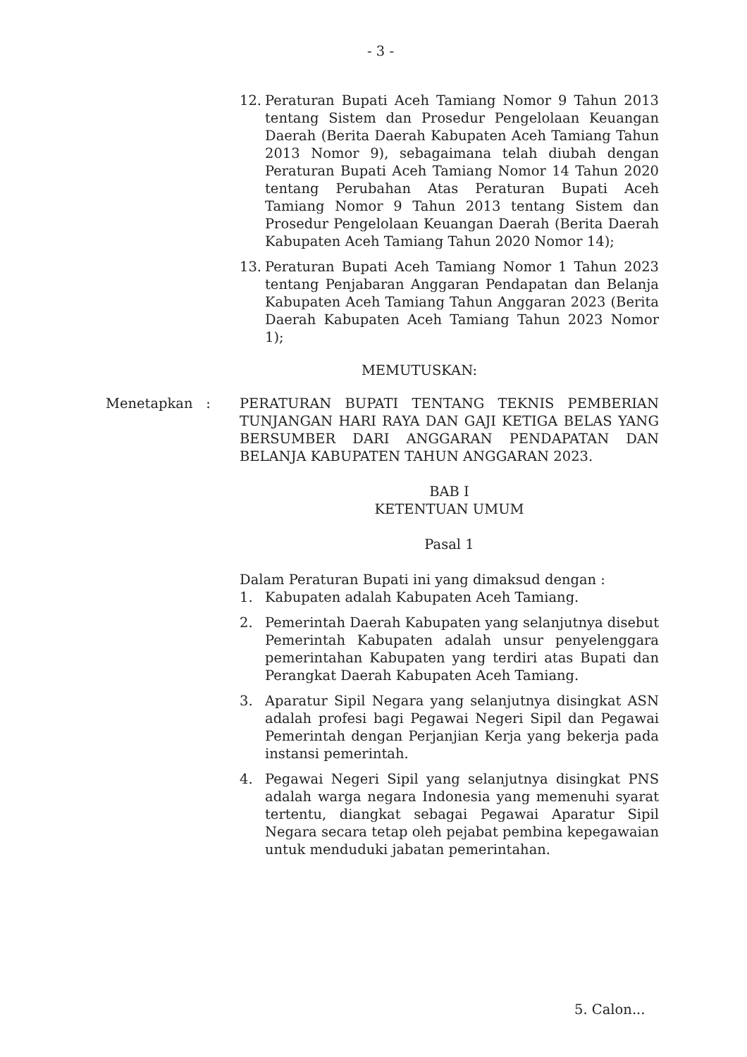- 3 -
12. Peraturan Bupati Aceh Tamiang Nomor 9 Tahun 2013 tentang Sistem dan Prosedur Pengelolaan Keuangan Daerah (Berita Daerah Kabupaten Aceh Tamiang Tahun 2013 Nomor 9), sebagaimana telah diubah dengan Peraturan Bupati Aceh Tamiang Nomor 14 Tahun 2020 tentang Perubahan Atas Peraturan Bupati Aceh Tamiang Nomor 9 Tahun 2013 tentang Sistem dan Prosedur Pengelolaan Keuangan Daerah (Berita Daerah Kabupaten Aceh Tamiang Tahun 2020 Nomor 14);
13. Peraturan Bupati Aceh Tamiang Nomor 1 Tahun 2023 tentang Penjabaran Anggaran Pendapatan dan Belanja Kabupaten Aceh Tamiang Tahun Anggaran 2023 (Berita Daerah Kabupaten Aceh Tamiang Tahun 2023 Nomor 1);
MEMUTUSKAN:
Menetapkan : PERATURAN BUPATI TENTANG TEKNIS PEMBERIAN TUNJANGAN HARI RAYA DAN GAJI KETIGA BELAS YANG BERSUMBER DARI ANGGARAN PENDAPATAN DAN BELANJA KABUPATEN TAHUN ANGGARAN 2023.
BAB I
KETENTUAN UMUM
Pasal 1
Dalam Peraturan Bupati ini yang dimaksud dengan :
1. Kabupaten adalah Kabupaten Aceh Tamiang.
2. Pemerintah Daerah Kabupaten yang selanjutnya disebut Pemerintah Kabupaten adalah unsur penyelenggara pemerintahan Kabupaten yang terdiri atas Bupati dan Perangkat Daerah Kabupaten Aceh Tamiang.
3. Aparatur Sipil Negara yang selanjutnya disingkat ASN adalah profesi bagi Pegawai Negeri Sipil dan Pegawai Pemerintah dengan Perjanjian Kerja yang bekerja pada instansi pemerintah.
4. Pegawai Negeri Sipil yang selanjutnya disingkat PNS adalah warga negara Indonesia yang memenuhi syarat tertentu, diangkat sebagai Pegawai Aparatur Sipil Negara secara tetap oleh pejabat pembina kepegawaian untuk menduduki jabatan pemerintahan.
5. Calon...